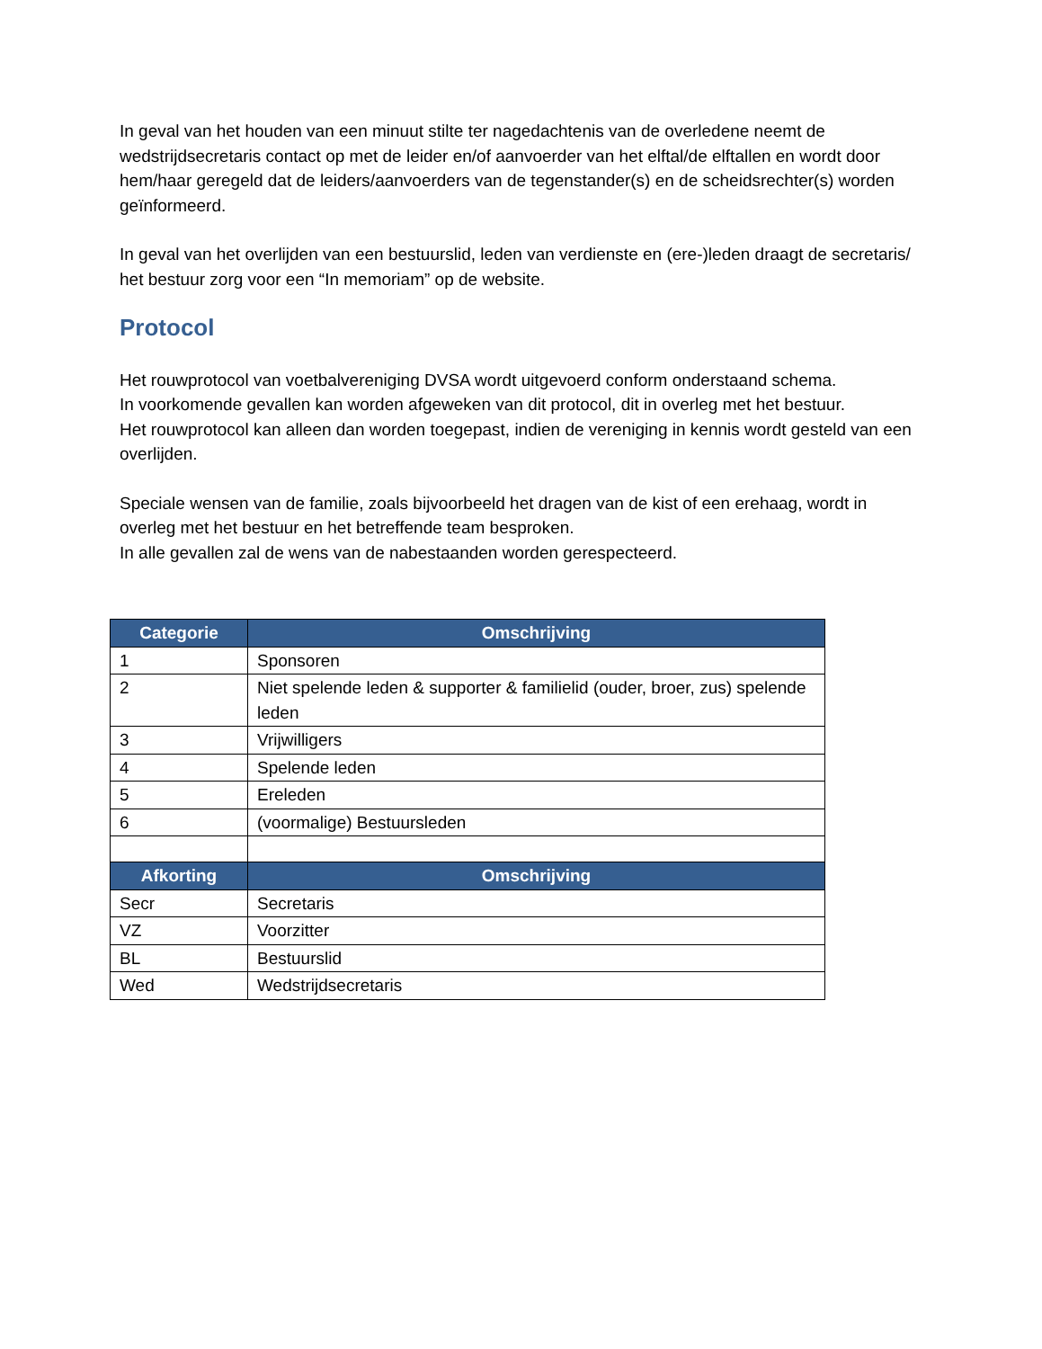In geval van het houden van een minuut stilte ter nagedachtenis van de overledene neemt de wedstrijdsecretaris contact op met de leider en/of aanvoerder van het elftal/de elftallen en wordt door hem/haar geregeld dat de leiders/aanvoerders van de tegenstander(s) en de scheidsrechter(s) worden geïnformeerd.
In geval van het overlijden van een bestuurslid, leden van verdienste en (ere-)leden draagt de secretaris/ het bestuur zorg voor een “In memoriam” op de website.
Protocol
Het rouwprotocol van voetbalvereniging DVSA wordt uitgevoerd conform onderstaand schema.
In voorkomende gevallen kan worden afgeweken van dit protocol, dit in overleg met het bestuur.
Het rouwprotocol kan alleen dan worden toegepast, indien de vereniging in kennis wordt gesteld van een overlijden.
Speciale wensen van de familie, zoals bijvoorbeeld het dragen van de kist of een erehaag, wordt in overleg met het bestuur en het betreffende team besproken.
In alle gevallen zal de wens van de nabestaanden worden gerespecteerd.
| Categorie | Omschrijving |
| --- | --- |
| 1 | Sponsoren |
| 2 | Niet spelende leden & supporter & familielid (ouder, broer, zus) spelende leden |
| 3 | Vrijwilligers |
| 4 | Spelende leden |
| 5 | Ereleden |
| 6 | (voormalige) Bestuursleden |
| Afkorting | Omschrijving |
| Secr | Secretaris |
| VZ | Voorzitter |
| BL | Bestuurslid |
| Wed | Wedstrijdsecretaris |